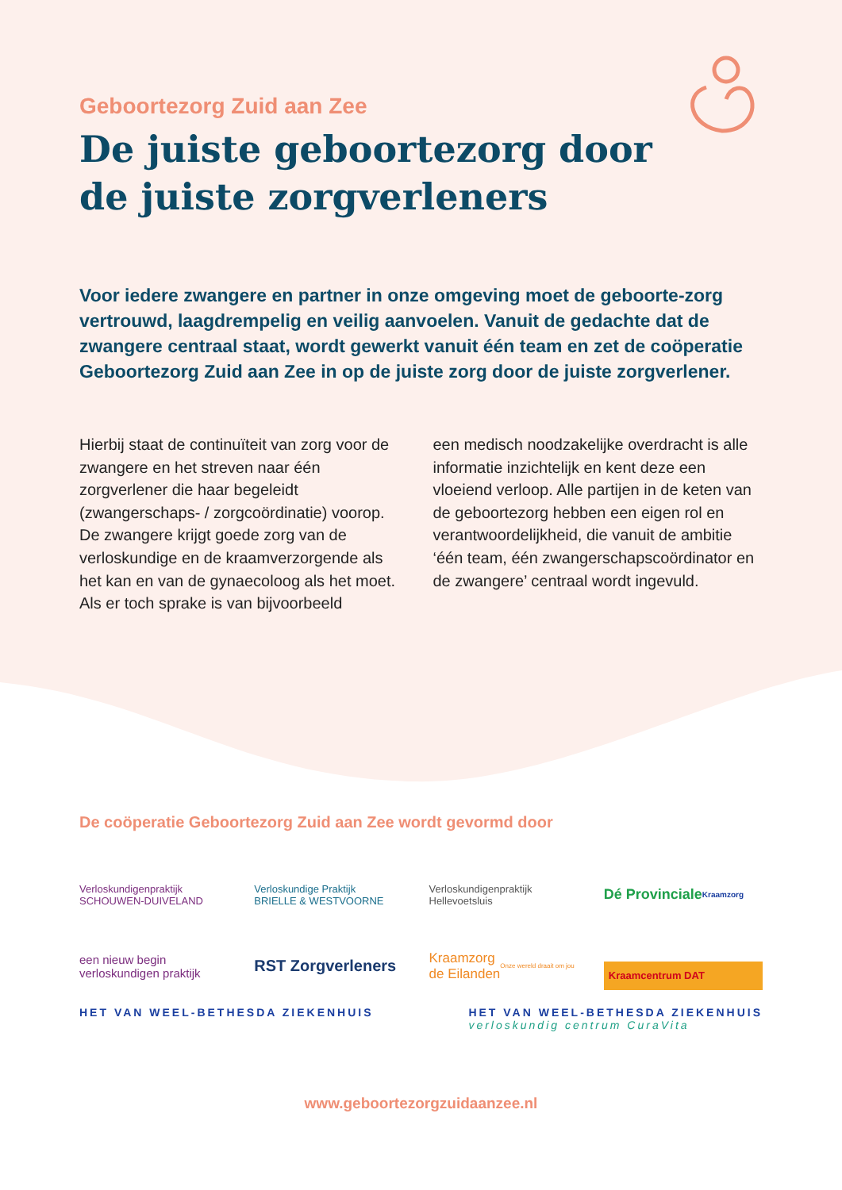Geboortezorg Zuid aan Zee
De juiste geboortezorg door
de juiste zorgverleners
Voor iedere zwangere en partner in onze omgeving moet de geboorte-zorg vertrouwd, laagdrempelig en veilig aanvoelen. Vanuit de gedachte dat de zwangere centraal staat, wordt gewerkt vanuit één team en zet de coöperatie Geboortezorg Zuid aan Zee in op de juiste zorg door de juiste zorgverlener.
Hierbij staat de continuïteit van zorg voor de zwangere en het streven naar één zorgverlener die haar begeleidt (zwangerschaps- / zorgcoördinatie) voorop. De zwangere krijgt goede zorg van de verloskundige en de kraamverzorgende als het kan en van de gynaecoloog als het moet. Als er toch sprake is van bijvoorbeeld
een medisch noodzakelijke overdracht is alle informatie inzichtelijk en kent deze een vloeiend verloop. Alle partijen in de keten van de geboortezorg hebben een eigen rol en verantwoordelijkheid, die vanuit de ambitie ‘één team, één zwangerschapscoördinator en de zwangere’ centraal wordt ingevuld.
De coöperatie Geboortezorg Zuid aan Zee wordt gevormd door
Verloskundigenpraktijk
SCHOUWEN-DUIVELAND
Verloskundige Praktijk
BRIELLE & WESTVOORNE
Verloskundigenpraktijk
Hellevoetsluis
Dé Provinciale
Kraamzorg
een nieuw begin
verloskundigen praktijk
RST Zorgverleners
Kraamzorg
de Eilanden
Onze wereld draait om jou
Kraamcentrum DAT
HET VAN WEEL-BETHESDA ZIEKENHUIS HET VAN WEEL-BETHESDA ZIEKENHUIS
verloskundig centrum CuraVita
www.geboortezorgzuidaanzee.nl